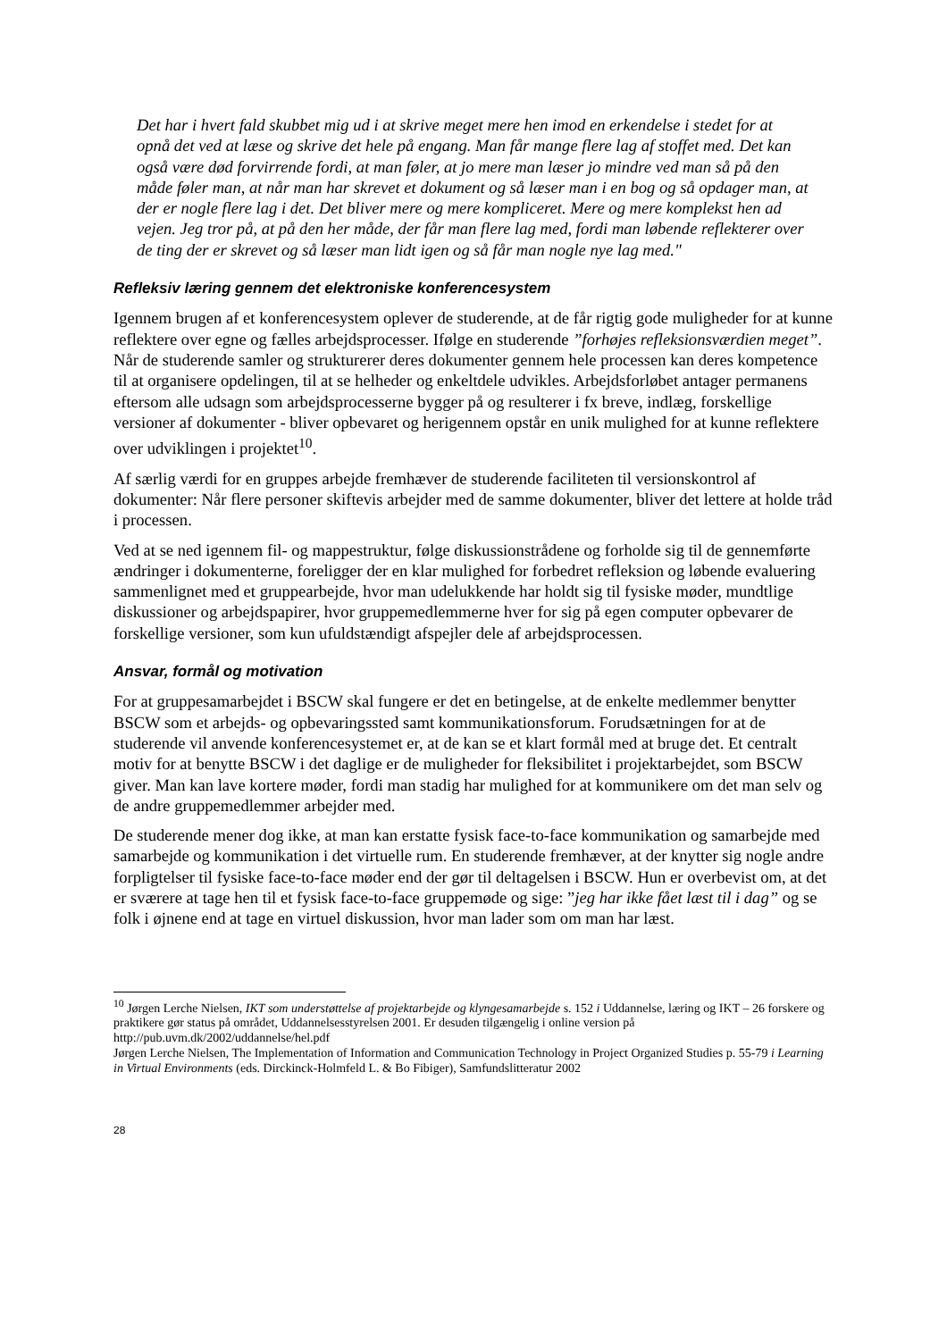Det har i hvert fald skubbet mig ud i at skrive meget mere hen imod en erkendelse i stedet for at opnå det ved at læse og skrive det hele på engang. Man får mange flere lag af stoffet med. Det kan også være død forvirrende fordi, at man føler, at jo mere man læser jo mindre ved man så på den måde føler man, at når man har skrevet et dokument og så læser man i en bog og så opdager man, at der er nogle flere lag i det. Det bliver mere og mere kompliceret. Mere og mere komplekst hen ad vejen. Jeg tror på, at på den her måde, der får man flere lag med, fordi man løbende reflekterer over de ting der er skrevet og så læser man lidt igen og så får man nogle nye lag med."
Refleksiv læring gennem det elektroniske konferencesystem
Igennem brugen af et konferencesystem oplever de studerende, at de får rigtig gode muligheder for at kunne reflektere over egne og fælles arbejdsprocesser. Ifølge en studerende ”forhøjes refleksionsværdien meget”. Når de studerende samler og strukturerer deres dokumenter gennem hele processen kan deres kompetence til at organisere opdelingen, til at se helheder og enkeltdele udvikles. Arbejdsforløbet antager permanens eftersom alle udsagn som arbejdsprocesserne bygger på og resulterer i fx breve, indlæg, forskellige versioner af dokumenter - bliver opbevaret og herigennem opstår en unik mulighed for at kunne reflektere over udviklingen i projektet<sup>10</sup>.
Af særlig værdi for en gruppes arbejde fremhæver de studerende faciliteten til versionskontrol af dokumenter: Når flere personer skiftevis arbejder med de samme dokumenter, bliver det lettere at holde tråd i processen.
Ved at se ned igennem fil- og mappestruktur, følge diskussionstrådene og forholde sig til de gennemførte ændringer i dokumenterne, foreligger der en klar mulighed for forbedret refleksion og løbende evaluering sammenlignet med et gruppearbejde, hvor man udelukkende har holdt sig til fysiske møder, mundtlige diskussioner og arbejdspapirer, hvor gruppemedlemmerne hver for sig på egen computer opbevarer de forskellige versioner, som kun ufuldstændigt afspejler dele af arbejdsprocessen.
Ansvar, formål og motivation
For at gruppesamarbejdet i BSCW skal fungere er det en betingelse, at de enkelte medlemmer benytter BSCW som et arbejds- og opbevaringssted samt kommunikationsforum. Forudsætningen for at de studerende vil anvende konferencesystemet er, at de kan se et klart formål med at bruge det. Et centralt motiv for at benytte BSCW i det daglige er de muligheder for fleksibilitet i projektarbejdet, som BSCW giver. Man kan lave kortere møder, fordi man stadig har mulighed for at kommunikere om det man selv og de andre gruppemedlemmer arbejder med.
De studerende mener dog ikke, at man kan erstatte fysisk face-to-face kommunikation og samarbejde med samarbejde og kommunikation i det virtuelle rum. En studerende fremhæver, at der knytter sig nogle andre forpligtelser til fysiske face-to-face møder end der gør til deltagelsen i BSCW. Hun er overbevist om, at det er sværere at tage hen til et fysisk face-to-face gruppemøde og sige: ”jeg har ikke fået læst til i dag” og se folk i øjnene end at tage en virtuel diskussion, hvor man lader som om man har læst.
<sup>10</sup> Jørgen Lerche Nielsen, IKT som understøttelse af projektarbejde og klyngesamarbejde s. 152 i Uddannelse, læring og IKT – 26 forskere og praktikere gør status på området, Uddannelsesstyrelsen 2001. Er desuden tilgængelig i online version på http://pub.uvm.dk/2002/uddannelse/hel.pdf
Jørgen Lerche Nielsen, The Implementation of Information and Communication Technology in Project Organized Studies p. 55-79 i Learning in Virtual Environments (eds. Dirckinck-Holmfeld L. & Bo Fibiger), Samfundslitteratur 2002
28